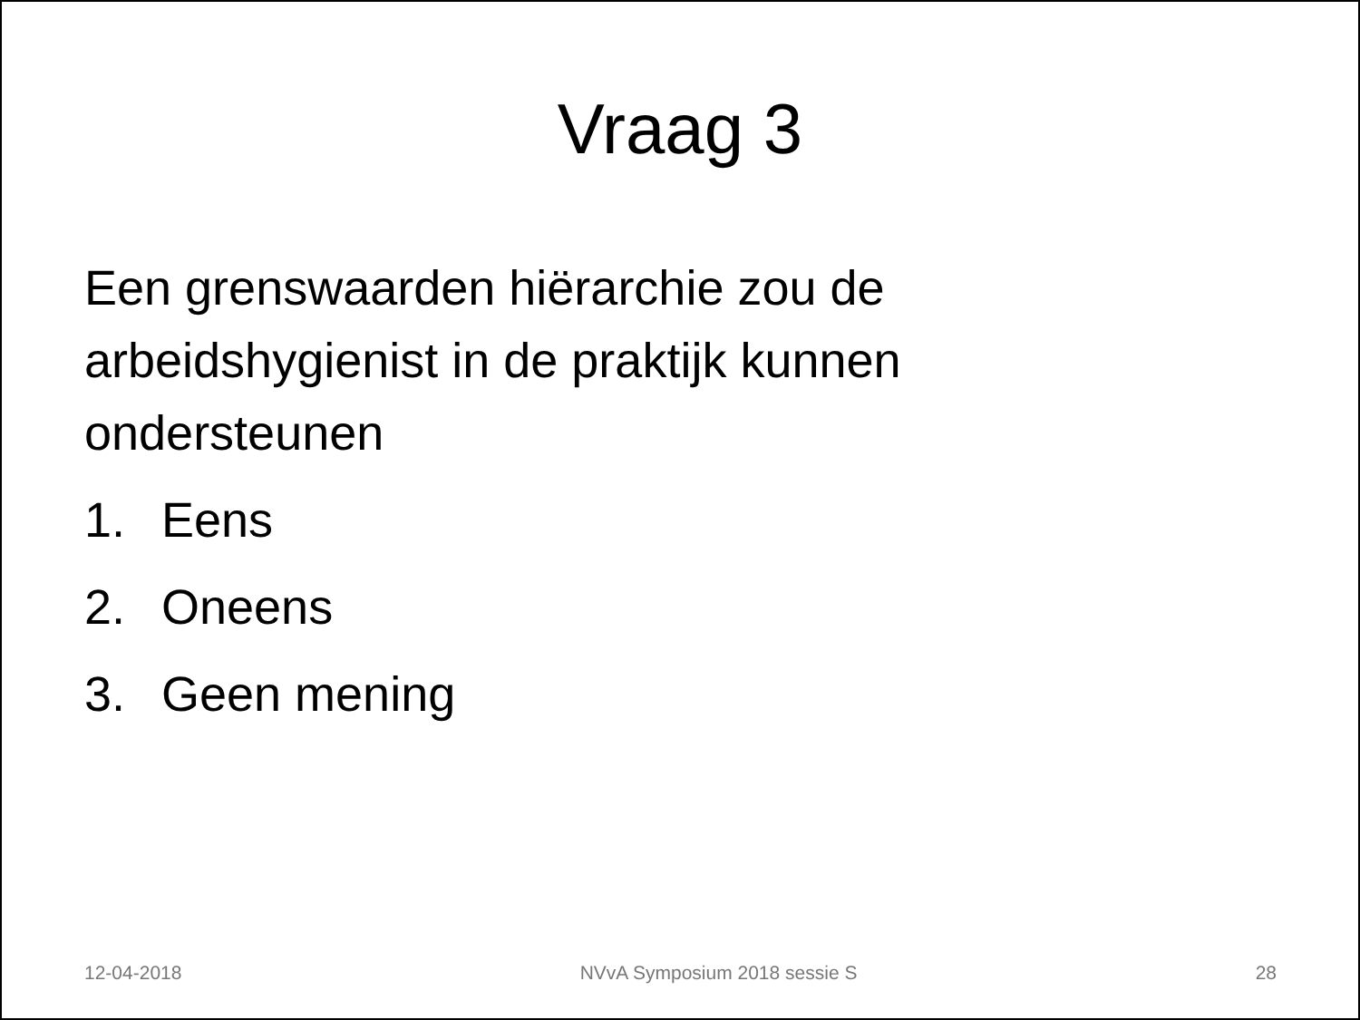Vraag 3
Een grenswaarden hiërarchie zou de arbeidshygienist in de praktijk kunnen ondersteunen
1. Eens
2. Oneens
3. Geen mening
12-04-2018 NVvA Symposium 2018 sessie S 28